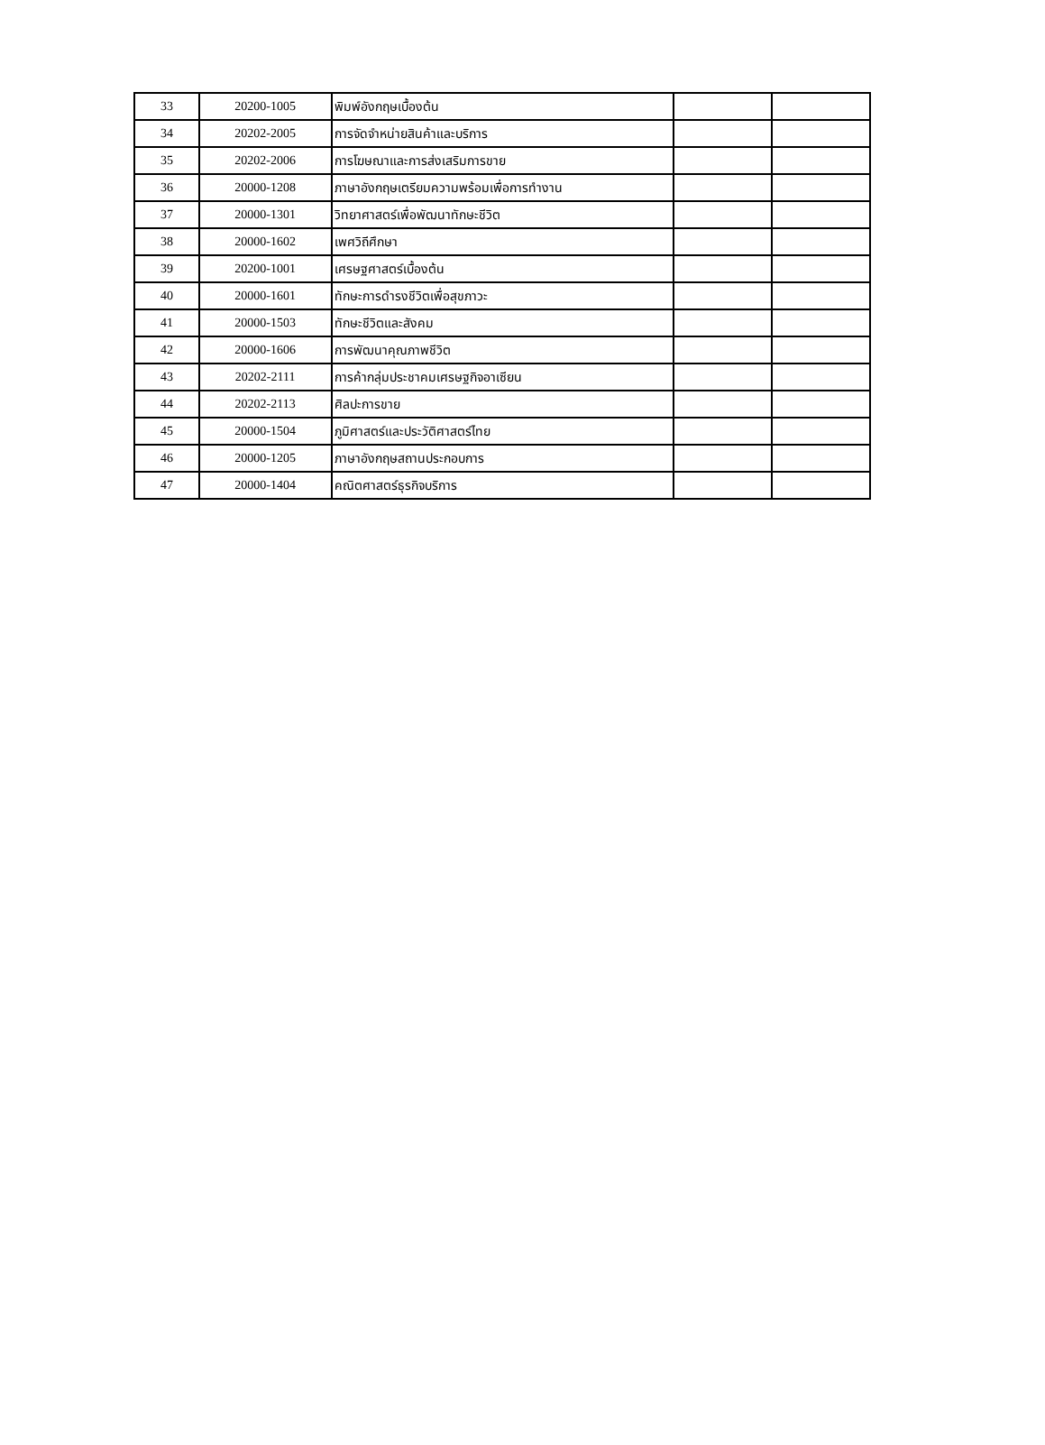| 33 | 20200-1005 | พิมพ์อังกฤษเบื้องต้น | | |
| 34 | 20202-2005 | การจัดจำหน่ายสินค้าและบริการ | | |
| 35 | 20202-2006 | การโฆษณาและการส่งเสริมการขาย | | |
| 36 | 20000-1208 | ภาษาอังกฤษเตรียมความพร้อมเพื่อการทำงาน | | |
| 37 | 20000-1301 | วิทยาศาสตร์เพื่อพัฒนาทักษะชีวิต | | |
| 38 | 20000-1602 | เพศวิถีศึกษา | | |
| 39 | 20200-1001 | เศรษฐศาสตร์เบื้องต้น | | |
| 40 | 20000-1601 | ทักษะการดำรงชีวิตเพื่อสุขภาวะ | | |
| 41 | 20000-1503 | ทักษะชีวิตและสังคม | | |
| 42 | 20000-1606 | การพัฒนาคุณภาพชีวิต | | |
| 43 | 20202-2111 | การค้ากลุ่มประชาคมเศรษฐกิจอาเซียน | | |
| 44 | 20202-2113 | ศิลปะการขาย | | |
| 45 | 20000-1504 | ภูมิศาสตร์และประวัติศาสตร์ไทย | | |
| 46 | 20000-1205 | ภาษาอังกฤษสถานประกอบการ | | |
| 47 | 20000-1404 | คณิตศาสตร์ธุรกิจบริการ | | |